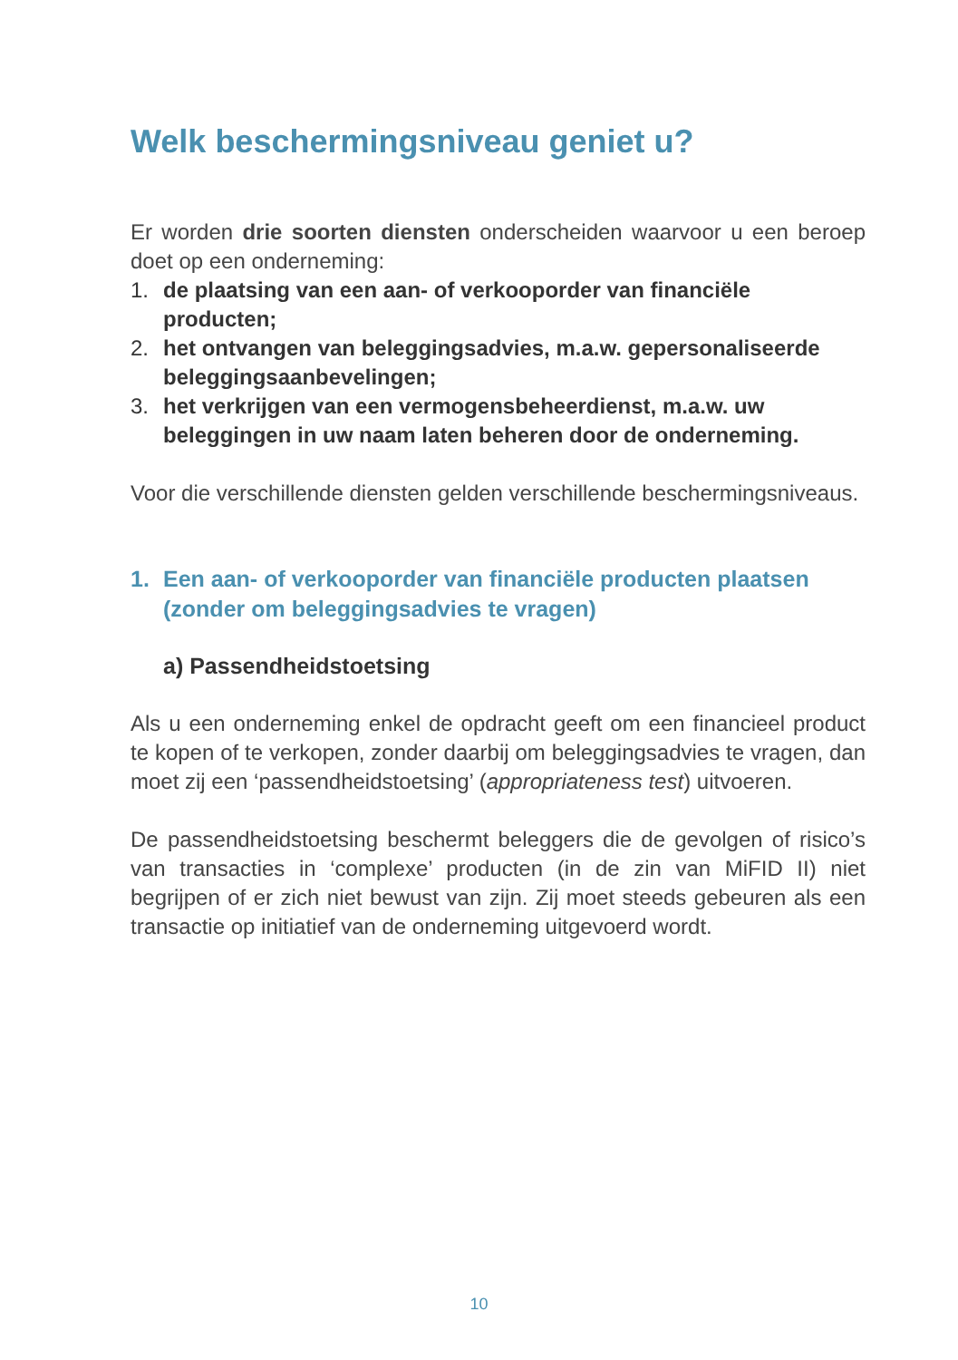Welk beschermingsniveau geniet u?
Er worden drie soorten diensten onderscheiden waarvoor u een beroep doet op een onderneming:
1. de plaatsing van een aan- of verkooporder van financiële producten;
2. het ontvangen van beleggingsadvies, m.a.w. gepersonaliseerde beleggingsaanbevelingen;
3. het verkrijgen van een vermogensbeheerdienst, m.a.w. uw beleggingen in uw naam laten beheren door de onderneming.
Voor die verschillende diensten gelden verschillende beschermingsniveaus.
1. Een aan- of verkooporder van financiële producten plaatsen (zonder om beleggingsadvies te vragen)
a) Passendheidstoetsing
Als u een onderneming enkel de opdracht geeft om een financieel product te kopen of te verkopen, zonder daarbij om beleggingsadvies te vragen, dan moet zij een ‘passendheidstoetsing’ (appropriateness test) uitvoeren.
De passendheidstoetsing beschermt beleggers die de gevolgen of risico’s van transacties in ‘complexe’ producten (in de zin van MiFID II) niet begrijpen of er zich niet bewust van zijn. Zij moet steeds gebeuren als een transactie op initiatief van de onderneming uitgevoerd wordt.
10